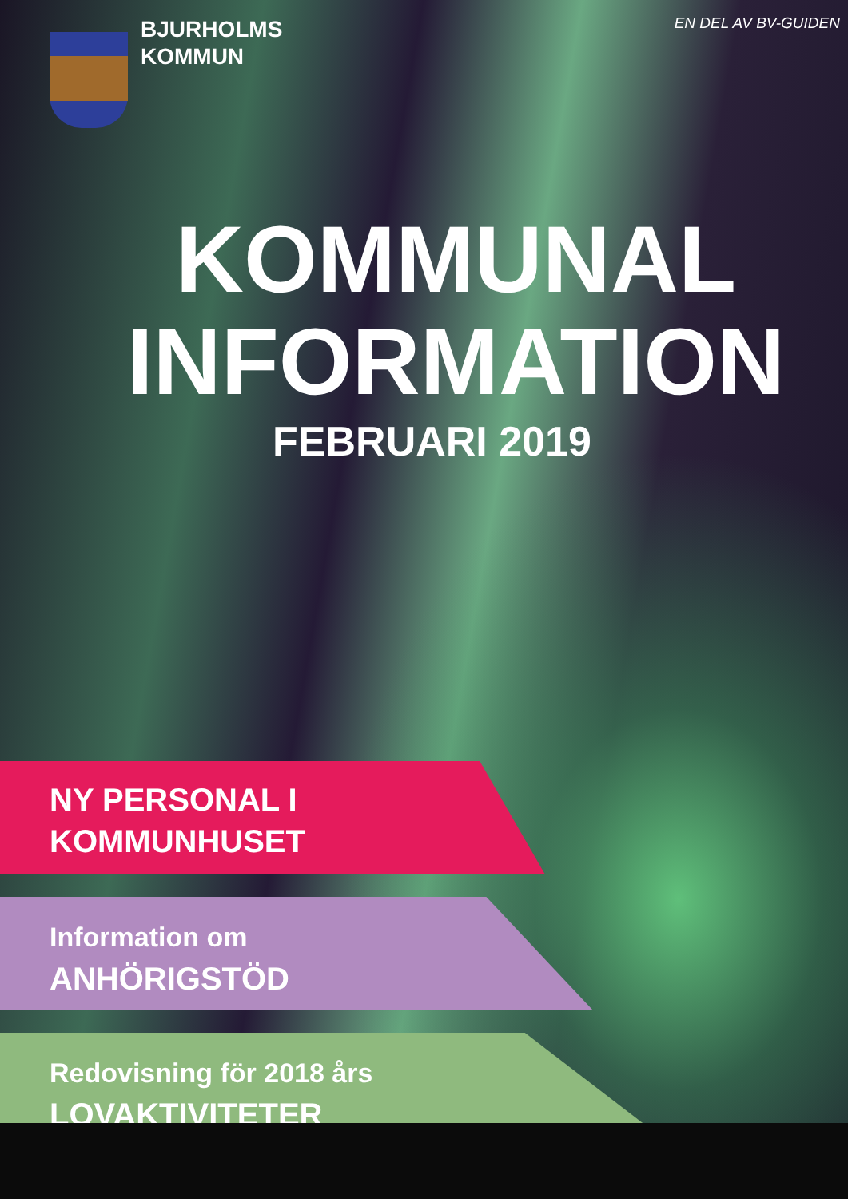EN DEL AV BV-GUIDEN
BJURHOLMS
KOMMUN
KOMMUNAL
INFORMATION
FEBRUARI 2019
NY PERSONAL I
KOMMUNHUSET
Information om
ANHÖRIGSTÖD
Redovisning för 2018 års
LOVAKTIVITETER